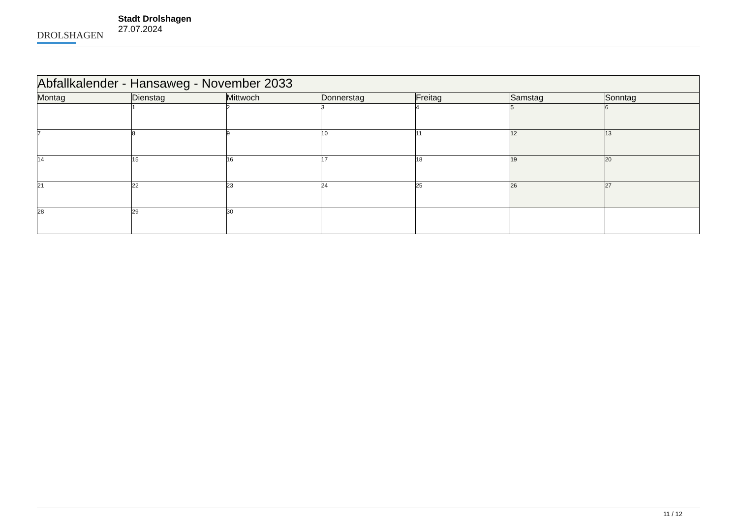DROLSHAGEN
Stadt Drolshagen
27.07.2024
| Abfallkalender - Hansaweg - November 2033 | | | | | | |
| --- | --- | --- | --- | --- | --- | --- |
| Montag | Dienstag | Mittwoch | Donnerstag | Freitag | Samstag | Sonntag |
| | 1 | 2 | 3 | 4 | 5 | 6 |
| 7 | 8 | 9 | 10 | 11 | 12 | 13 |
| 14 | 15 | 16 | 17 | 18 | 19 | 20 |
| 21 | 22 | 23 | 24 | 25 | 26 | 27 |
| 28 | 29 | 30 | | | | |
11 / 12